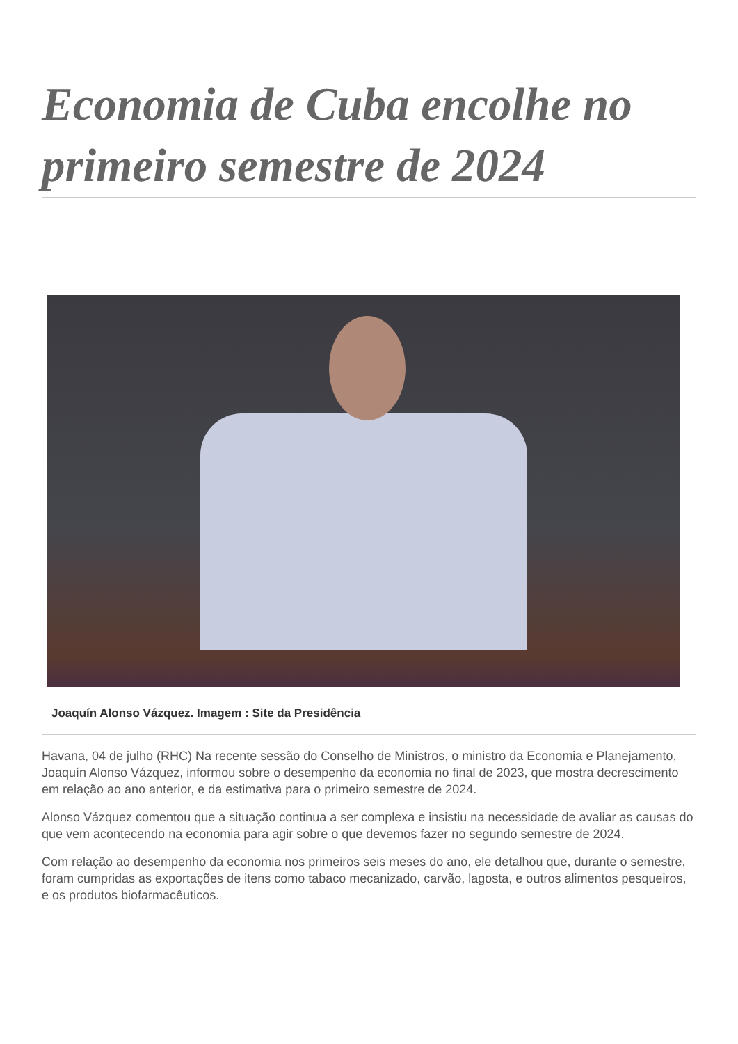Economia de Cuba encolhe no primeiro semestre de 2024
Joaquín Alonso Vázquez. Imagem : Site da Presidência
Havana, 04 de julho (RHC) Na recente sessão do Conselho de Ministros, o ministro da Economia e Planejamento, Joaquín Alonso Vázquez, informou sobre o desempenho da economia no final de 2023, que mostra decrescimento em relação ao ano anterior, e da estimativa para o primeiro semestre de 2024.
Alonso Vázquez comentou que a situação continua a ser complexa e insistiu na necessidade de avaliar as causas do que vem acontecendo na economia para agir sobre o que devemos fazer no segundo semestre de 2024.
Com relação ao desempenho da economia nos primeiros seis meses do ano, ele detalhou que, durante o semestre, foram cumpridas as exportações de itens como tabaco mecanizado, carvão, lagosta, e outros alimentos pesqueiros, e os produtos biofarmacêuticos.